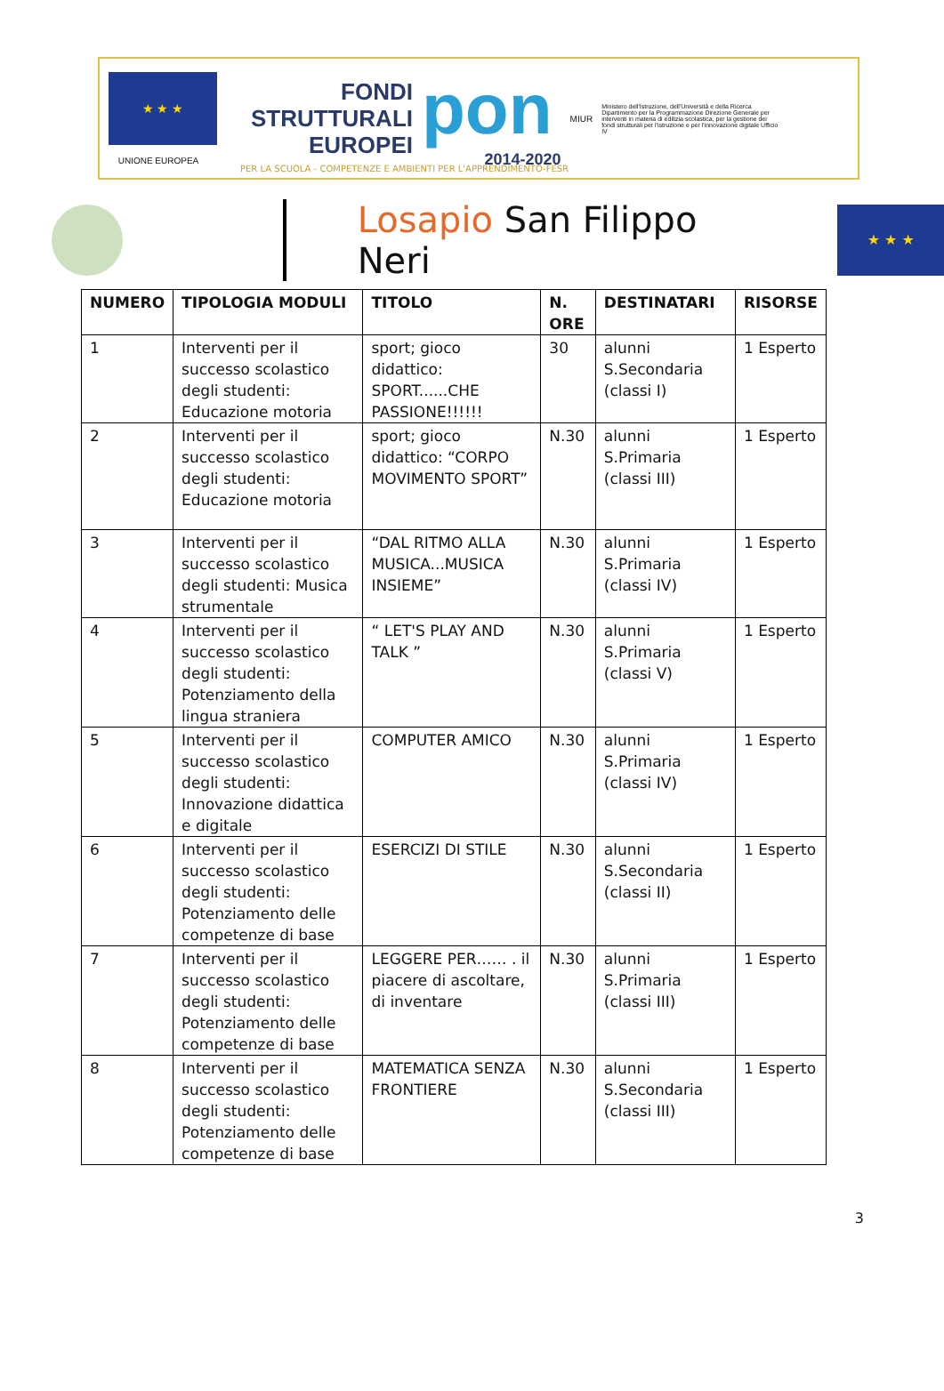★ ★ ★
UNIONE EUROPEA
FONDI
STRUTTURALI
EUROPEI
pon
2014-2020
MIUR
Ministero dell'Istruzione, dell'Università e della Ricerca Dipartimento per la Programmazione Direzione Generale per interventi in materia di edilizia scolastica, per la gestione dei fondi strutturali per l'istruzione e per l'innovazione digitale Ufficio IV
PER LA SCUOLA - COMPETENZE E AMBIENTI PER L'APPRENDIMENTO-FESR
Losapio San Filippo Neri
★ ★ ★
| NUMERO | TIPOLOGIA MODULI | TITOLO | N. ORE | DESTINATARI | RISORSE |
| --- | --- | --- | --- | --- | --- |
| 1 | Interventi per il successo scolastico degli studenti: Educazione motoria | sport; gioco didattico: SPORT......CHE PASSIONE!!!!!! | 30 | alunni S.Secondaria (classi I) | 1 Esperto |
| 2 | Interventi per il successo scolastico degli studenti: Educazione motoria | sport; gioco didattico: “CORPO MOVIMENTO SPORT” | N.30 | alunni S.Primaria (classi III) | 1 Esperto |
| 3 | Interventi per il successo scolastico degli studenti: Musica strumentale | “DAL RITMO ALLA MUSICA...MUSICA INSIEME” | N.30 | alunni S.Primaria (classi IV) | 1 Esperto |
| 4 | Interventi per il successo scolastico degli studenti: Potenziamento della lingua straniera | “ LET'S PLAY AND TALK ” | N.30 | alunni S.Primaria (classi V) | 1 Esperto |
| 5 | Interventi per il successo scolastico degli studenti: Innovazione didattica e digitale | COMPUTER AMICO | N.30 | alunni S.Primaria (classi IV) | 1 Esperto |
| 6 | Interventi per il successo scolastico degli studenti: Potenziamento delle competenze di base | ESERCIZI DI STILE | N.30 | alunni S.Secondaria (classi II) | 1 Esperto |
| 7 | Interventi per il successo scolastico degli studenti: Potenziamento delle competenze di base | LEGGERE PER…… . il piacere di ascoltare, di inventare | N.30 | alunni S.Primaria (classi III) | 1 Esperto |
| 8 | Interventi per il successo scolastico degli studenti: Potenziamento delle competenze di base | MATEMATICA SENZA FRONTIERE | N.30 | alunni S.Secondaria (classi III) | 1 Esperto |
3